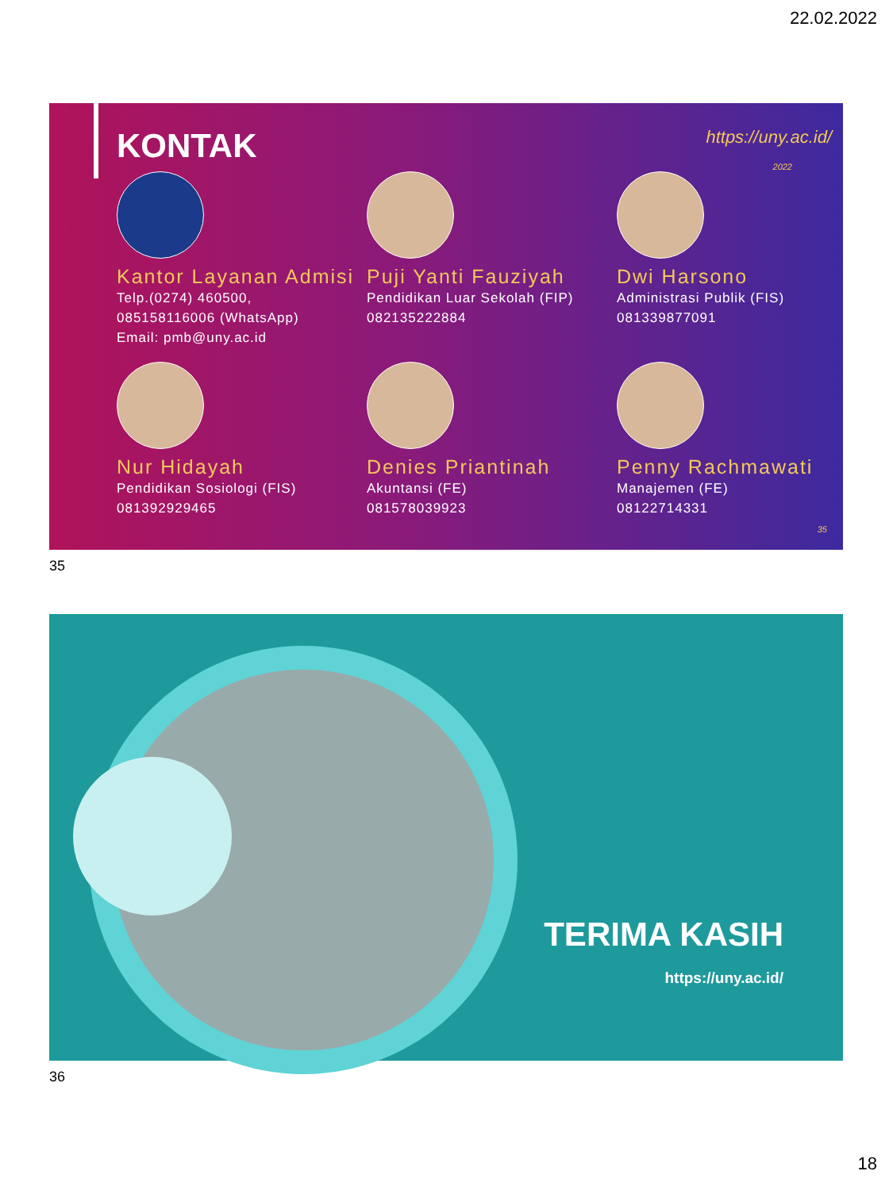22.02.2022
KONTAK
https://uny.ac.id/
2022
Kantor Layanan Admisi
Telp.(0274) 460500,
085158116006 (WhatsApp)
Email: pmb@uny.ac.id
Puji Yanti Fauziyah
Pendidikan Luar Sekolah (FIP)
082135222884
Dwi Harsono
Administrasi Publik (FIS)
081339877091
Nur Hidayah
Pendidikan Sosiologi (FIS)
081392929465
Denies Priantinah
Akuntansi (FE)
081578039923
Penny Rachmawati
Manajemen (FE)
08122714331
35
35
TERIMA KASIH
https://uny.ac.id/
36
18